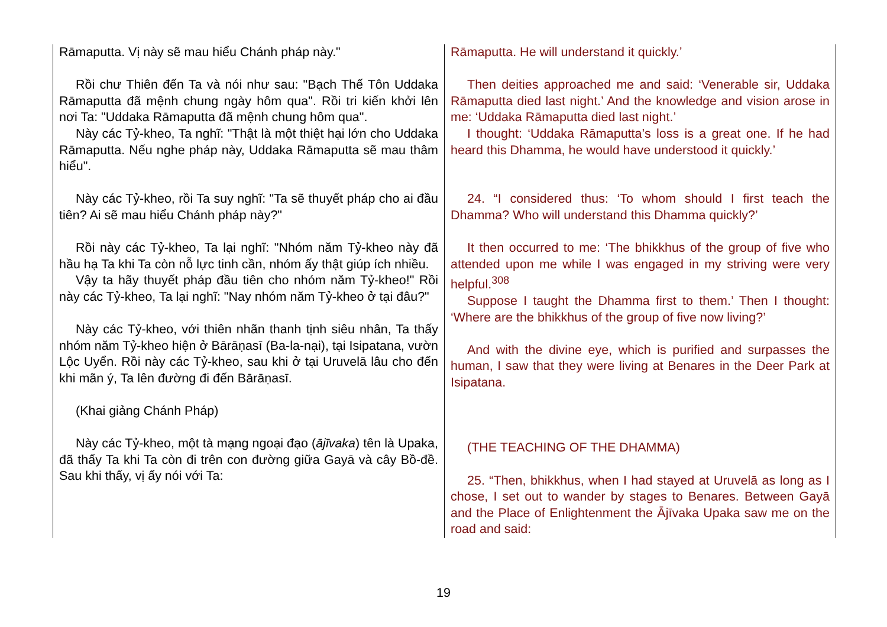| Rāmaputta. Vị này sẽ mau hiểu Chánh pháp này." Rồi chư Thiên đến Ta và nói như sau: "Bạch Thế Tôn Uddaka Rāmaputta đã mệnh chung ngày hôm qua". Rồi tri kiến khởi lên nơi Ta: "Uddaka Rāmaputta đã mệnh chung hôm qua". Này các Tỷ-kheo, Ta nghĩ: "Thật là một thiệt hại lớn cho Uddaka Rāmaputta. Nếu nghe pháp này, Uddaka Rāmaputta sẽ mau thâm hiểu". Này các Tỷ-kheo, rồi Ta suy nghĩ: "Ta sẽ thuyết pháp cho ai đầu tiên? Ai sẽ mau hiểu Chánh pháp này?" Rồi này các Tỷ-kheo, Ta lại nghĩ: "Nhóm năm Tỷ-kheo này đã hầu hạ Ta khi Ta còn nỗ lực tinh cần, nhóm ấy thật giúp ích nhiều. Vậy ta hãy thuyết pháp đầu tiên cho nhóm năm Tỷ-kheo!" Rồi này các Tỷ-kheo, Ta lại nghĩ: "Nay nhóm năm Tỷ-kheo ở tại đâu?" Này các Tỷ-kheo, với thiên nhãn thanh tịnh siêu nhân, Ta thấy nhóm năm Tỷ-kheo hiện ở Bārāṇasī (Ba-la-nại), tại Isipatana, vườn Lộc Uyển. Rồi này các Tỷ-kheo, sau khi ở tại Uruvelā lâu cho đến khi mãn ý, Ta lên đường đi đến Bārāṇasī. (Khai giảng Chánh Pháp) Này các Tỷ-kheo, một tà mạng ngoại đạo ( ājīvaka ) tên là Upaka, đã thấy Ta khi Ta còn đi trên con đường giữa Gayā và cây Bồ-đề. Sau khi thấy, vị ấy nói với Ta: | Rāmaputta. He will understand it quickly.’ Then deities approached me and said: ‘Venerable sir, Uddaka Rāmaputta died last night.’ And the knowledge and vision arose in me: ‘Uddaka Rāmaputta died last night.’ I thought: ‘Uddaka Rāmaputta’s loss is a great one. If he had heard this Dhamma, he would have understood it quickly.’ 24. “I considered thus: ‘To whom should I first teach the Dhamma? Who will understand this Dhamma quickly?’ It then occurred to me: ‘The bhikkhus of the group of five who attended upon me while I was engaged in my striving were very helpful.<sup>308</sup> Suppose I taught the Dhamma first to them.’ Then I thought: ‘Where are the bhikkhus of the group of five now living?’ And with the divine eye, which is purified and surpasses the human, I saw that they were living at Benares in the Deer Park at Isipatana. (THE TEACHING OF THE DHAMMA) 25. “Then, bhikkhus, when I had stayed at Uruvelā as long as I chose, I set out to wander by stages to Benares. Between Gayā and the Place of Enlightenment the Ājīvaka Upaka saw me on the road and said: |
19